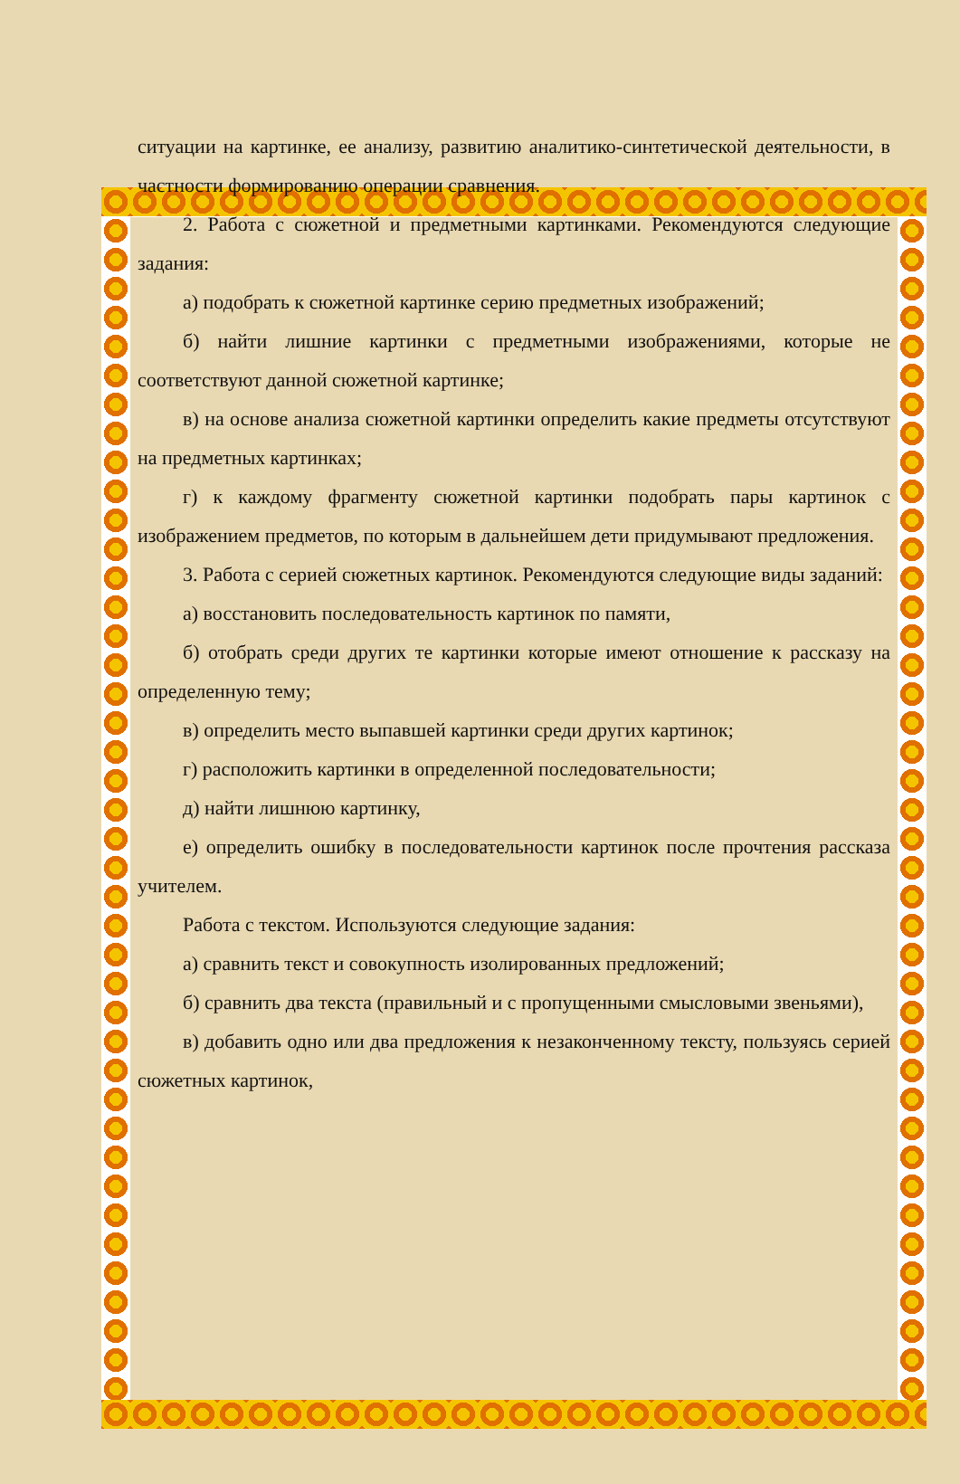ситуации на картинке, ее анализу, развитию аналитико-синтетической деятельности, в частности формированию операции сравнения.
2. Работа с сюжетной и предметными картинками. Рекомендуются следующие задания:
а) подобрать к сюжетной картинке серию предметных изображений;
б) найти лишние картинки с предметными изображениями, которые не соответствуют данной сюжетной картинке;
в) на основе анализа сюжетной картинки определить какие предметы отсутствуют на предметных картинках;
г) к каждому фрагменту сюжетной картинки подобрать пары картинок с изображением предметов, по которым в дальнейшем дети придумывают предложения.
3. Работа с серией сюжетных картинок. Рекомендуются следующие виды заданий:
а) восстановить последовательность картинок по памяти,
б) отобрать среди других те картинки которые имеют отношение к рассказу на определенную тему;
в) определить место выпавшей картинки среди других картинок;
г) расположить картинки в определенной последовательности;
д) найти лишнюю картинку,
е) определить ошибку в последовательности картинок после прочтения рассказа учителем.
Работа с текстом. Используются следующие задания:
а) сравнить текст и совокупность изолированных предложений;
б) сравнить два текста (правильный и с пропущенными смысловыми звеньями),
в) добавить одно или два предложения к незаконченному тексту, пользуясь серией сюжетных картинок,